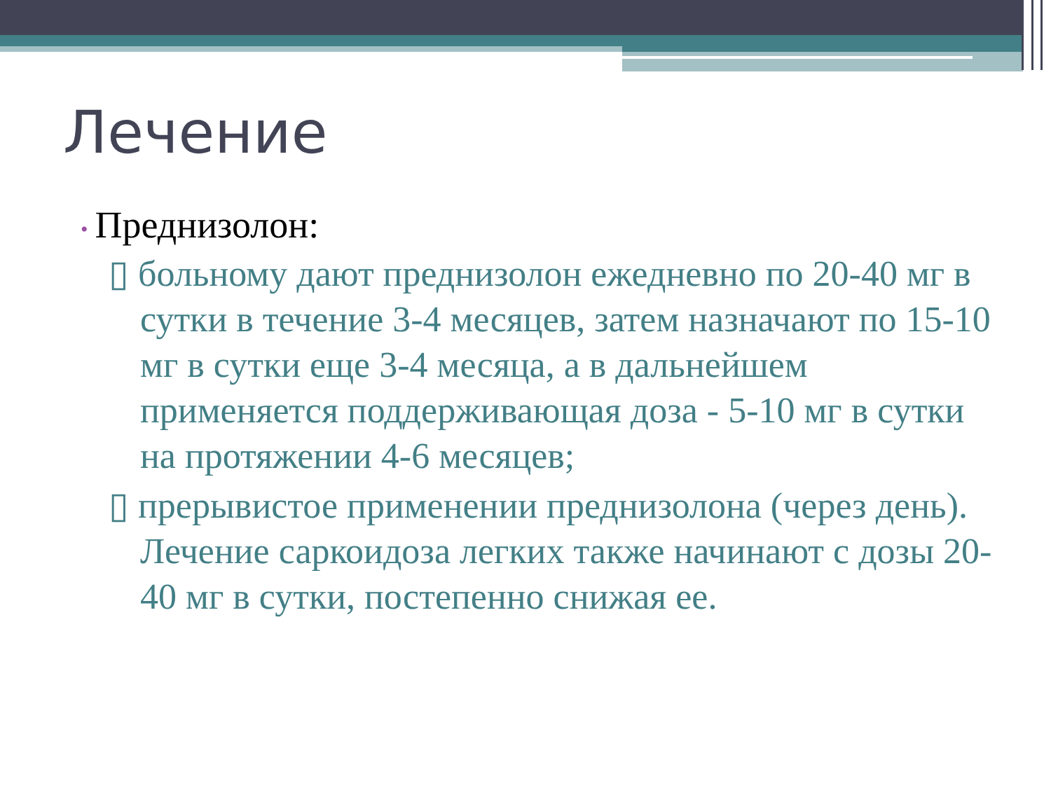Лечение
• Преднизолон:
▯ больному дают преднизолон ежедневно по 20-40 мг в сутки в течение 3-4 месяцев, затем назначают по 15-10 мг в сутки еще 3-4 месяца, а в дальнейшем применяется поддерживающая доза - 5-10 мг в сутки на протяжении 4-6 месяцев;
▯ прерывистое применении преднизолона (через день). Лечение саркоидоза легких также начинают с дозы 20-40 мг в сутки, постепенно снижая ее.